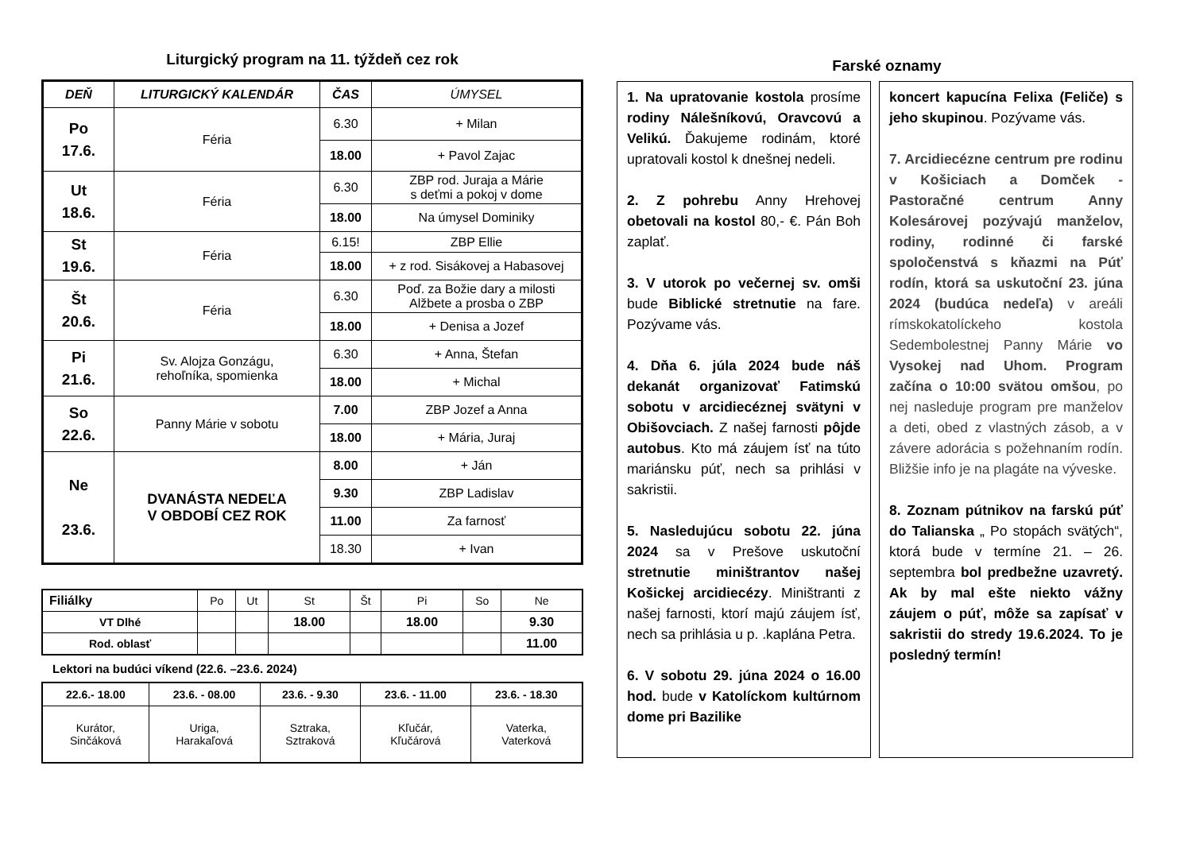Liturgický program na 11. týždeň cez rok
| DEŇ | LITURGICKÝ KALENDÁR | ČAS | ÚMYSEL |
| --- | --- | --- | --- |
| Po 17.6. | Féria | 6.30 | + Milan |
| | | 18.00 | + Pavol Zajac |
| Ut 18.6. | Féria | 6.30 | ZBP rod. Juraja a Márie s deťmi a pokoj v dome |
| | | 18.00 | Na úmysel Dominiky |
| St 19.6. | Féria | 6.15! | ZBP Ellie |
| | | 18.00 | + z rod. Sisákovej a Habasovej |
| Št 20.6. | Féria | 6.30 | Poď. za Božie dary a milosti Alžbete a prosba o ZBP |
| | | 18.00 | + Denisa a Jozef |
| Pi 21.6. | Sv. Alojza Gonzágu, rehoľníka, spomienka | 6.30 | + Anna, Štefan |
| | | 18.00 | + Michal |
| So 22.6. | Panny Márie v sobotu | 7.00 | ZBP Jozef a Anna |
| | | 18.00 | + Mária, Juraj |
| Ne 23.6. | DVANÁSTA NEDEĽA V OBDOBÍ CEZ ROK | 8.00 | + Ján |
| | | 9.30 | ZBP Ladislav |
| | | 11.00 | Za farnosť |
| | | 18.30 | + Ivan |
| Filiálky | Po | Ut | St | Št | Pi | So | Ne |
| VT Dlhé | | | 18.00 | | 18.00 | | 9.30 |
| Rod. oblasť | | | | | | | 11.00 |
Lektori na budúci víkend (22.6. –23.6. 2024)
| 22.6.- 18.00 | 23.6. - 08.00 | 23.6. - 9.30 | 23.6. - 11.00 | 23.6. - 18.30 |
| Kurátor, Sinčáková | Uriga, Harakaľová | Sztraka, Sztraková | Kľučár, Kľučárová | Vaterka, Vaterková |
Farské oznamy
1. Na upratovanie kostola prosíme rodiny Nálešníkovú, Oravcovú a Velikú. Ďakujeme rodinám, ktoré upratovali kostol k dnešnej nedeli.
2. Z pohrebu Anny Hrehovej obetovali na kostol 80,- €. Pán Boh zaplať.
3. V utorok po večernej sv. omši bude Biblické stretnutie na fare. Pozývame vás.
4. Dňa 6. júla 2024 bude náš dekanát organizovať Fatimskú sobotu v arcidiecéznej svätyni v Obišovciach. Z našej farnosti pôjde autobus. Kto má záujem ísť na túto mariánsku púť, nech sa prihlási v sakristii.
5. Nasledujúcu sobotu 22. júna 2024 sa v Prešove uskutoční stretnutie miništrantov našej Košickej arcidiecézy. Miništranti z našej farnosti, ktorí majú záujem ísť, nech sa prihlásia u p. .kaplána Petra.
6. V sobotu 29. júna 2024 o 16.00 hod. bude v Katolíckom kultúrnom dome pri Bazilike
koncert kapucína Felixa (Feliče) s jeho skupinou. Pozývame vás.
7. Arcidiecézne centrum pre rodinu v Košiciach a Domček - Pastoračné centrum Anny Kolesárovej pozývajú manželov, rodiny, rodinné či farské spoločenstvá s kňazmi na Púť rodín, ktorá sa uskutoční 23. júna 2024 (budúca nedeľa) v areáli rímskokatolíckeho kostola Sedembolestnej Panny Márie vo Vysokej nad Uhom. Program začína o 10:00 svätou omšou, po nej nasleduje program pre manželov a deti, obed z vlastných zásob, a v závere adorácia s požehnaním rodín. Bližšie info je na plagáte na výveske.
8. Zoznam pútnikov na farskú púť do Talianska „ Po stopách svätých“, ktorá bude v termíne 21. – 26. septembra bol predbežne uzavretý. Ak by mal ešte niekto vážny záujem o púť, môže sa zapísať v sakristii do stredy 19.6.2024. To je posledný termín!